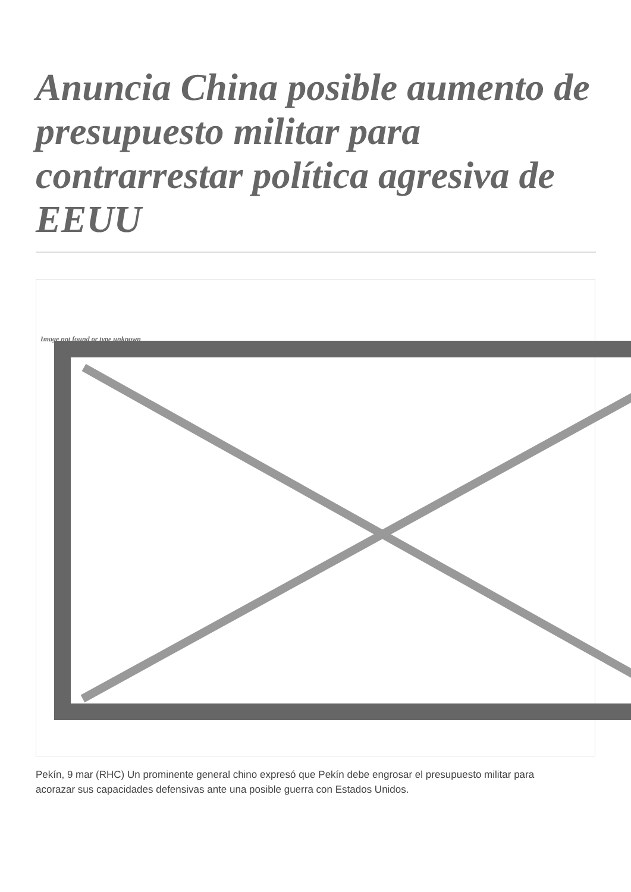Anuncia China posible aumento de presupuesto militar para contrarrestar política agresiva de EEUU
Image not found or type unknown
Pekín, 9 mar (RHC) Un prominente general chino expresó que Pekín debe engrosar el presupuesto militar para acorazar sus capacidades defensivas ante una posible guerra con Estados Unidos.